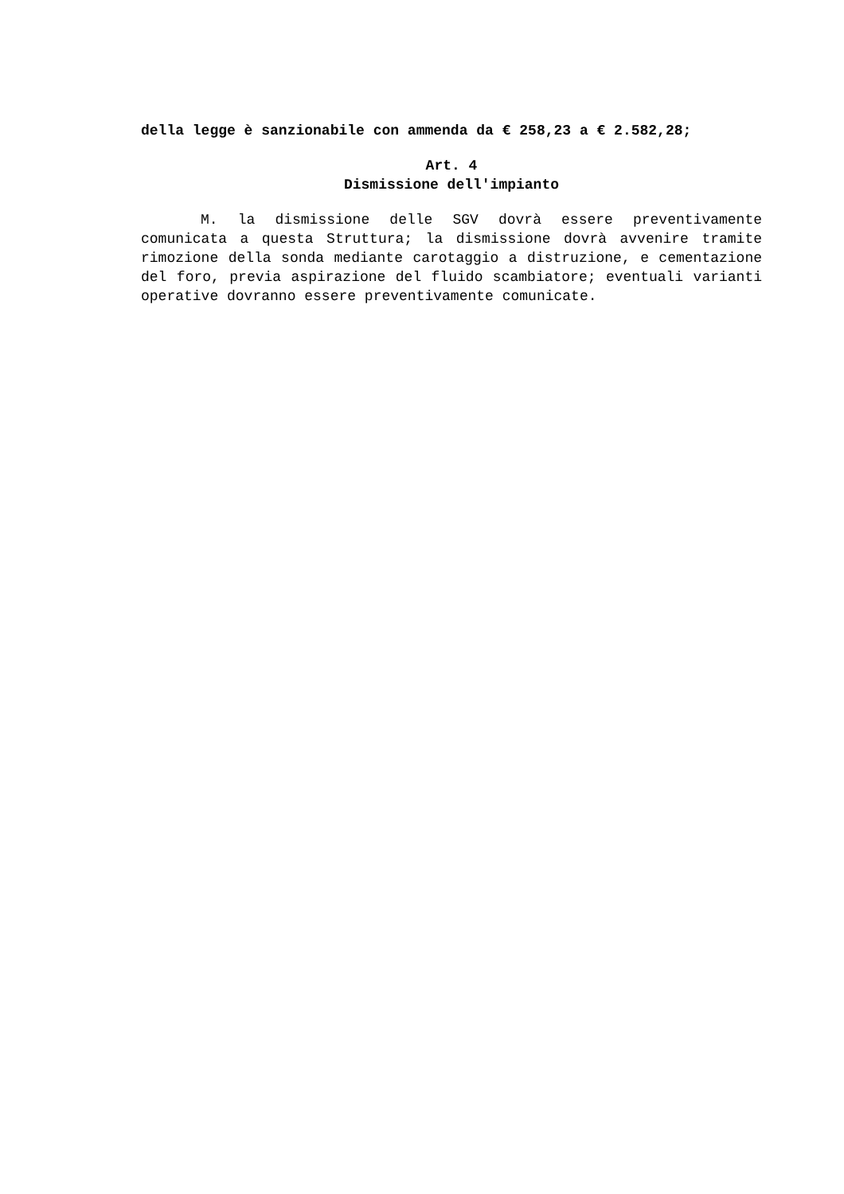della legge è sanzionabile con ammenda da € 258,23 a € 2.582,28;
Art. 4
Dismissione dell'impianto
M. la dismissione delle SGV dovrà essere preventivamente comunicata a questa Struttura; la dismissione dovrà avvenire tramite rimozione della sonda mediante carotaggio a distruzione, e cementazione del foro, previa aspirazione del fluido scambiatore; eventuali varianti operative dovranno essere preventivamente comunicate.